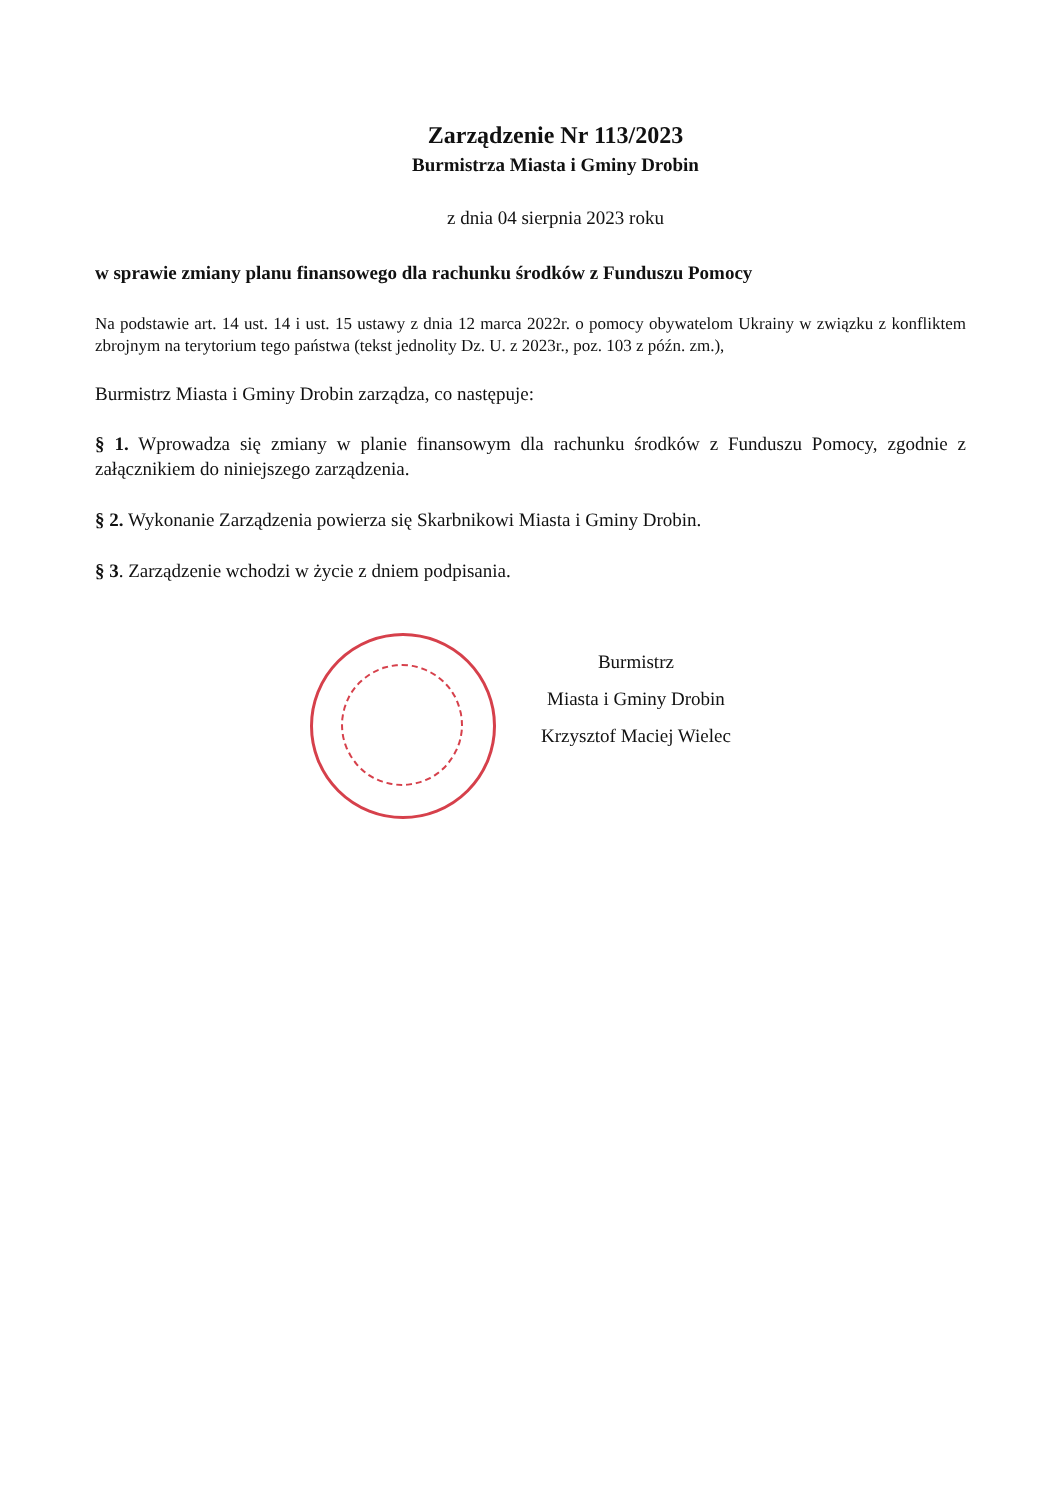Zarządzenie Nr 113/2023
Burmistrza Miasta i Gminy Drobin
z dnia 04 sierpnia 2023 roku
w sprawie zmiany planu finansowego dla rachunku środków z Funduszu Pomocy
Na podstawie art. 14 ust. 14 i ust. 15 ustawy z dnia 12 marca 2022r. o pomocy obywatelom Ukrainy w związku z konfliktem zbrojnym na terytorium tego państwa (tekst jednolity Dz. U. z 2023r., poz. 103 z późn. zm.),
Burmistrz Miasta i Gminy Drobin zarządza, co następuje:
§ 1. Wprowadza się zmiany w planie finansowym dla rachunku środków z Funduszu Pomocy, zgodnie z załącznikiem do niniejszego zarządzenia.
§ 2. Wykonanie Zarządzenia powierza się Skarbnikowi Miasta i Gminy Drobin.
§ 3. Zarządzenie wchodzi w życie z dniem podpisania.
Burmistrz
Miasta i Gminy Drobin
Krzysztof Maciej Wielec